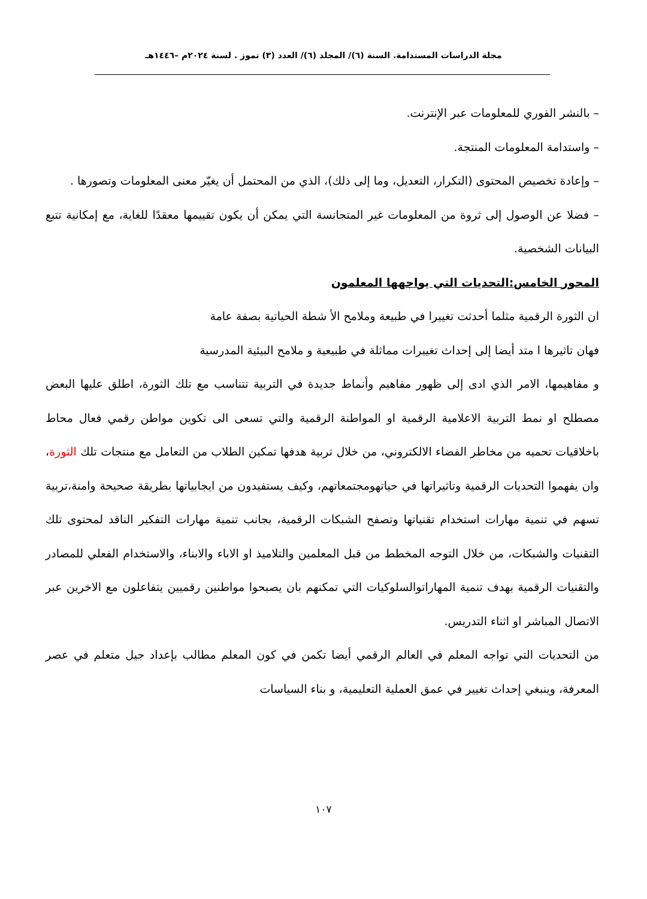مجلة الدراسات المستدامة. السنة (٦)/ المجلد (٦)/ العدد (٣) تموز . لسنة ٢٠٢٤م –١٤٤٦هـ
– بالنشر الفوري للمعلومات عبر الإنترنت.
– واستدامة المعلومات المنتجة.
– وإعادة تخصيص المحتوى (التكرار، التعديل، وما إلى ذلك)، الذي من المحتمل أن يغيّر معنى المعلومات وتصورها .
– فضلا عن الوصول إلى ثروة من المعلومات غير المتجانسة التي يمكن أن يكون تقييمها معقدًا للغاية، مع إمكانية تتبع البيانات الشخصية.
المحور الخامس:التحديات التي يواجهها المعلمون
ان الثورة الرقمية مثلما أحدثت تغييرا في طبيعة وملامح الأ شطة الحياتية بصفة عامة
فهان تاثيرها ا متد أيضا إلى إحداث تغييرات مماثلة في طبيعية و ملامح البيئية المدرسية
و مفاهيمها، الامر الذي ادى إلى ظهور مفاهيم وأنماط جديدة في التربية تتناسب مع تلك الثورة، اطلق عليها البعض مصطلح او نمط التربية الاعلامية الرقمية او المواطنة الرقمية والتي تسعى الى تكوين مواطن رقمي فعال محاط باخلاقيات تحميه من مخاطر الفضاء الالكتروني، من خلال تربية هدفها تمكين الطلاب من التعامل مع منتجات تلك الثورة، وان يفهموا التحديات الرقمية وتاثيراتها في حياتهومجتمعاتهم، وكيف يستفيدون من ايجابياتها بطريقة صحيحة وامنة،تربية تسهم في تنمية مهارات استخدام تقنياتها وتصفح الشبكات الرقمية، بجانب تنمية مهارات التفكير الناقد لمحتوى تلك التقنيات والشبكات، من خلال التوجه المخطط من قبل المعلمين والتلاميذ او الاباء والابناء، والاستخدام الفعلي للمصادر والتقنيات الرقمية بهدف تنمية المهاراتوالسلوكيات التي تمكنهم بان يصبحوا مواطنين رقميين يتفاعلون مع الاخرين عبر الاتصال المباشر او اثناء التدريس.
من التحديات التي تواجه المعلم في العالم الرقمي أيضا تكمن في كون المعلم مطالب بإعداد جيل متعلم في عصر المعرفة، وينبغي إحداث تغيير في عمق العملية التعليمية، و بناء السياسات
١٠٧